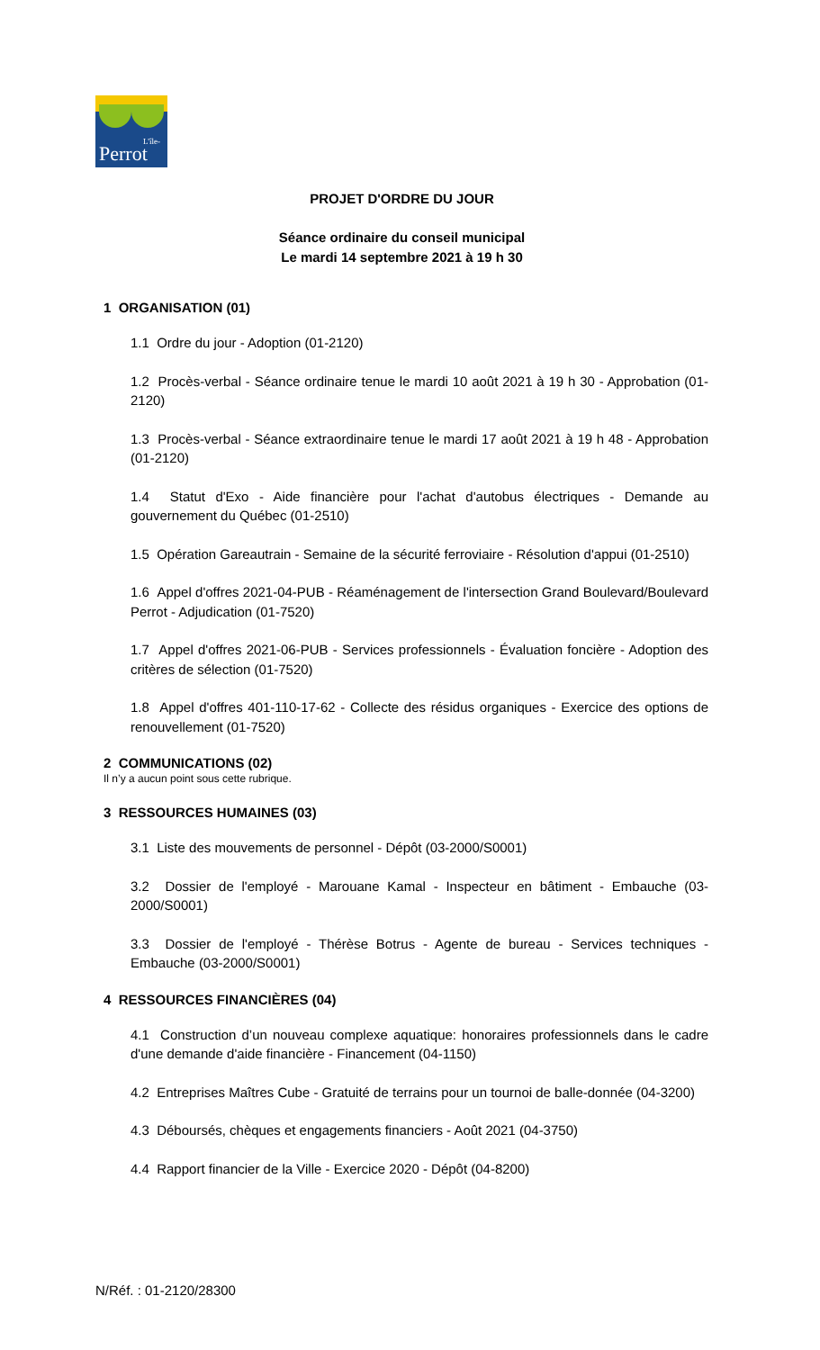L'île-
Perrot
PROJET D'ORDRE DU JOUR
Séance ordinaire du conseil municipal
Le mardi 14 septembre 2021 à 19 h 30
1 ORGANISATION (01)
1.1 Ordre du jour - Adoption (01-2120)
1.2 Procès-verbal - Séance ordinaire tenue le mardi 10 août 2021 à 19 h 30 - Approbation (01-2120)
1.3 Procès-verbal - Séance extraordinaire tenue le mardi 17 août 2021 à 19 h 48 - Approbation (01-2120)
1.4 Statut d'Exo - Aide financière pour l'achat d'autobus électriques - Demande au gouvernement du Québec (01-2510)
1.5 Opération Gareautrain - Semaine de la sécurité ferroviaire - Résolution d'appui (01-2510)
1.6 Appel d'offres 2021-04-PUB - Réaménagement de l'intersection Grand Boulevard/Boulevard Perrot - Adjudication (01-7520)
1.7 Appel d'offres 2021-06-PUB - Services professionnels - Évaluation foncière - Adoption des critères de sélection (01-7520)
1.8 Appel d'offres 401-110-17-62 - Collecte des résidus organiques - Exercice des options de renouvellement (01-7520)
2 COMMUNICATIONS (02)
Il n’y a aucun point sous cette rubrique.
3 RESSOURCES HUMAINES (03)
3.1 Liste des mouvements de personnel - Dépôt (03-2000/S0001)
3.2 Dossier de l'employé - Marouane Kamal - Inspecteur en bâtiment - Embauche (03-2000/S0001)
3.3 Dossier de l'employé - Thérèse Botrus - Agente de bureau - Services techniques - Embauche (03-2000/S0001)
4 RESSOURCES FINANCIÈRES (04)
4.1 Construction d’un nouveau complexe aquatique: honoraires professionnels dans le cadre d'une demande d'aide financière - Financement (04-1150)
4.2 Entreprises Maîtres Cube - Gratuité de terrains pour un tournoi de balle-donnée (04-3200)
4.3 Déboursés, chèques et engagements financiers - Août 2021 (04-3750)
4.4 Rapport financier de la Ville - Exercice 2020 - Dépôt (04-8200)
N/Réf. : 01-2120/28300